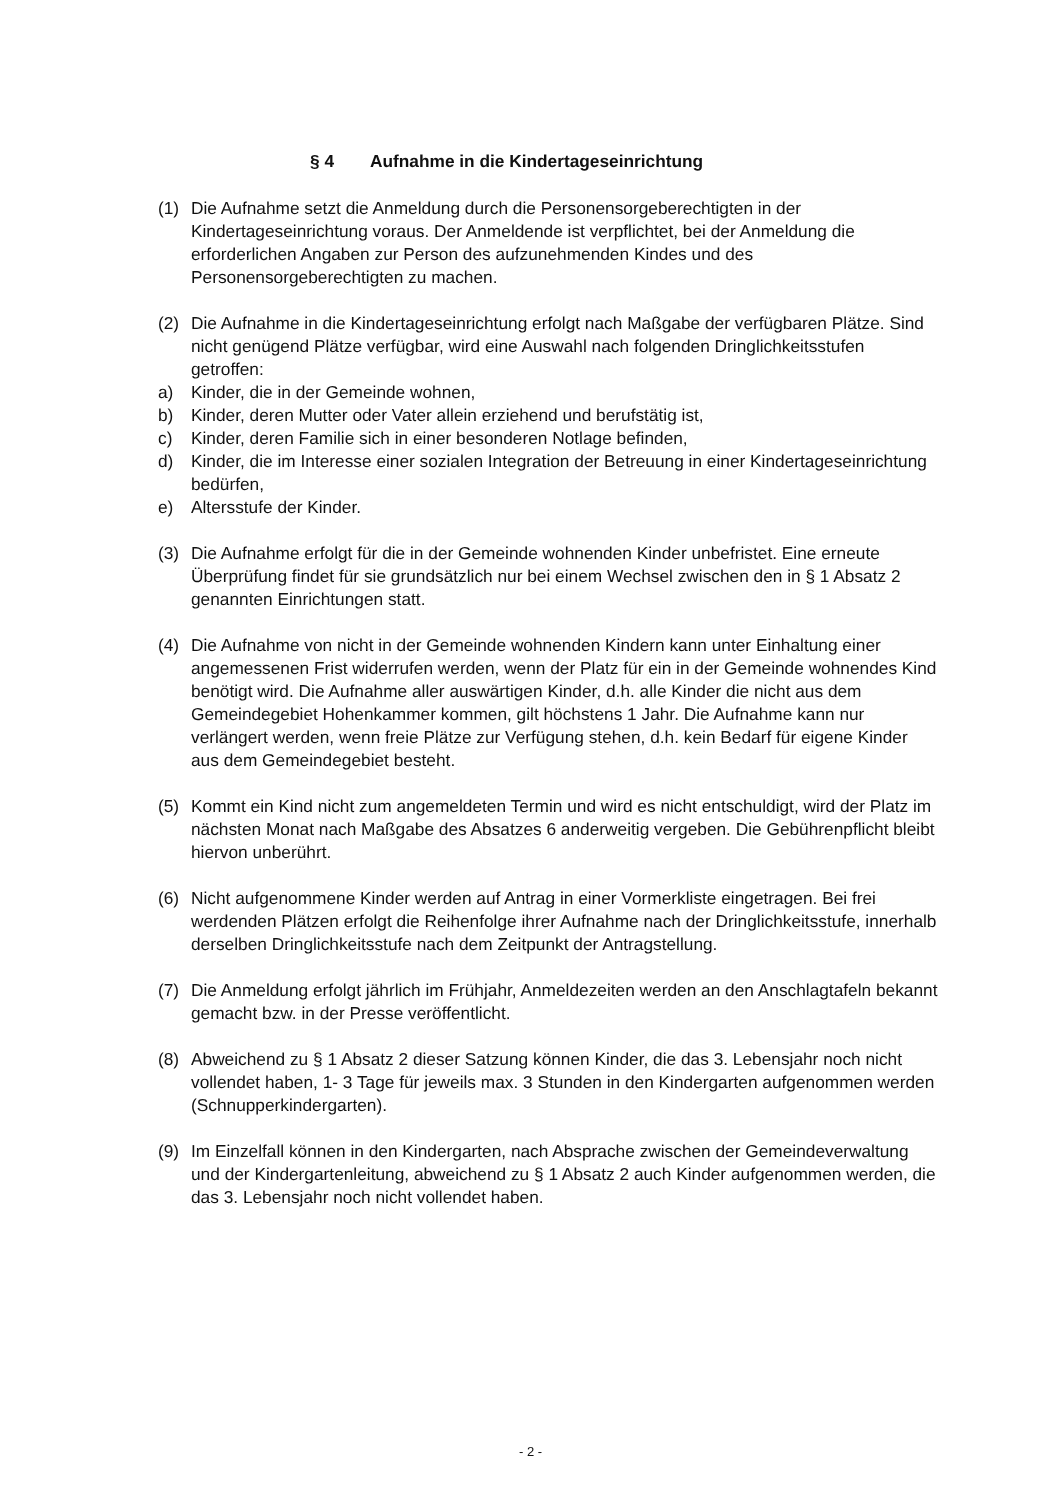§ 4 Aufnahme in die Kindertageseinrichtung
(1) Die Aufnahme setzt die Anmeldung durch die Personensorgeberechtigten in der Kindertageseinrichtung voraus. Der Anmeldende ist verpflichtet, bei der Anmeldung die erforderlichen Angaben zur Person des aufzunehmenden Kindes und des Personensorgeberechtigten zu machen.
(2) Die Aufnahme in die Kindertageseinrichtung erfolgt nach Maßgabe der verfügbaren Plätze. Sind nicht genügend Plätze verfügbar, wird eine Auswahl nach folgenden Dringlichkeitsstufen getroffen:
a) Kinder, die in der Gemeinde wohnen,
b) Kinder, deren Mutter oder Vater allein erziehend und berufstätig ist,
c) Kinder, deren Familie sich in einer besonderen Notlage befinden,
d) Kinder, die im Interesse einer sozialen Integration der Betreuung in einer Kindertageseinrichtung bedürfen,
e) Altersstufe der Kinder.
(3) Die Aufnahme erfolgt für die in der Gemeinde wohnenden Kinder unbefristet. Eine erneute Überprüfung findet für sie grundsätzlich nur bei einem Wechsel zwischen den in § 1 Absatz 2 genannten Einrichtungen statt.
(4) Die Aufnahme von nicht in der Gemeinde wohnenden Kindern kann unter Einhaltung einer angemessenen Frist widerrufen werden, wenn der Platz für ein in der Gemeinde wohnendes Kind benötigt wird. Die Aufnahme aller auswärtigen Kinder, d.h. alle Kinder die nicht aus dem Gemeindegebiet Hohenkammer kommen, gilt höchstens 1 Jahr. Die Aufnahme kann nur verlängert werden, wenn freie Plätze zur Verfügung stehen, d.h. kein Bedarf für eigene Kinder aus dem Gemeindegebiet besteht.
(5) Kommt ein Kind nicht zum angemeldeten Termin und wird es nicht entschuldigt, wird der Platz im nächsten Monat nach Maßgabe des Absatzes 6 anderweitig vergeben. Die Gebührenpflicht bleibt hiervon unberührt.
(6) Nicht aufgenommene Kinder werden auf Antrag in einer Vormerkliste eingetragen. Bei frei werdenden Plätzen erfolgt die Reihenfolge ihrer Aufnahme nach der Dringlichkeitsstufe, innerhalb derselben Dringlichkeitsstufe nach dem Zeitpunkt der Antragstellung.
(7) Die Anmeldung erfolgt jährlich im Frühjahr, Anmeldezeiten werden an den Anschlagtafeln bekannt gemacht bzw. in der Presse veröffentlicht.
(8) Abweichend zu § 1 Absatz 2 dieser Satzung können Kinder, die das 3. Lebensjahr noch nicht vollendet haben, 1- 3 Tage für jeweils max. 3 Stunden in den Kindergarten aufgenommen werden (Schnupperkindergarten).
(9) Im Einzelfall können in den Kindergarten, nach Absprache zwischen der Gemeindeverwaltung und der Kindergartenleitung, abweichend zu § 1 Absatz 2 auch Kinder aufgenommen werden, die das 3. Lebensjahr noch nicht vollendet haben.
- 2 -